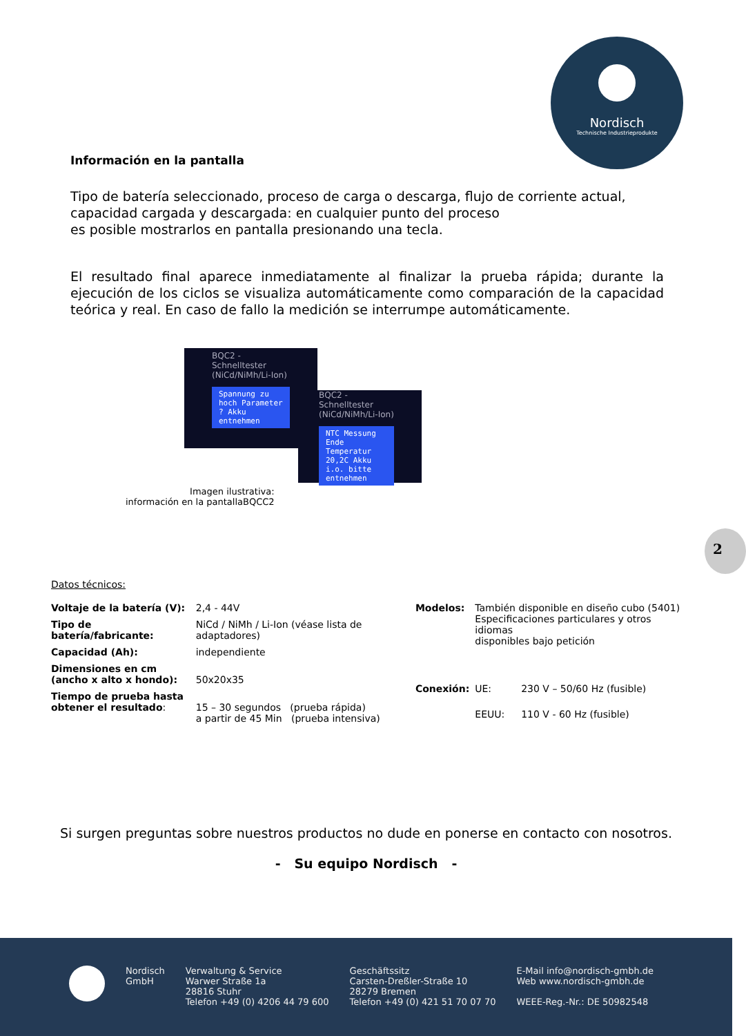Nordisch
Technische Industrieprodukte
Información en la pantalla
Tipo de batería seleccionado, proceso de carga o descarga, flujo de corriente actual,
capacidad cargada y descargada: en cualquier punto del proceso
es posible mostrarlos en pantalla presionando una tecla.
El resultado final aparece inmediatamente al finalizar la prueba rápida; durante la ejecución de los ciclos se visualiza automáticamente como comparación de la capacidad teórica y real. En caso de fallo la medición se interrumpe automáticamente.
BQC2 - Schnelltester (NiCd/NiMh/Li-Ion)
Spannung zu hoch Parameter ? Akku entnehmen
BQC2 - Schnelltester (NiCd/NiMh/Li-Ion)
NTC Messung Ende Temperatur 20,2C Akku i.o. bitte entnehmen
Imagen ilustrativa:
información en la pantallaBQCC2
2
Datos técnicos:
| Voltaje de la batería (V): | 2,4 - 44V |
| Tipo de batería/fabricante: | NiCd / NiMh / Li-Ion (véase lista de adaptadores) |
| Capacidad (Ah): | independiente |
| Dimensiones en cm (ancho x alto x hondo): | 50x20x35 |
| Tiempo de prueba hasta obtener el resultado : | 15 – 30 segundos (prueba rápida) a partir de 45 Min (prueba intensiva) |
| Modelos: | También disponible en diseño cubo (5401) Especificaciones particulares y otros idiomas disponibles bajo petición | |
| Conexión: | UE: | 230 V – 50/60 Hz (fusible) |
| | EEUU: | 110 V - 60 Hz (fusible) |
Si surgen preguntas sobre nuestros productos no dude en ponerse en contacto con nosotros.
- Su equipo Nordisch -
Nordisch
GmbH
Verwaltung & Service
Warwer Straße 1a
28816 Stuhr
Telefon +49 (0) 4206 44 79 600
Geschäftssitz
Carsten-Dreßler-Straße 10
28279 Bremen
Telefon +49 (0) 421 51 70 07 70
E-Mail info@nordisch-gmbh.de
Web www.nordisch-gmbh.de
WEEE-Reg.-Nr.: DE 50982548